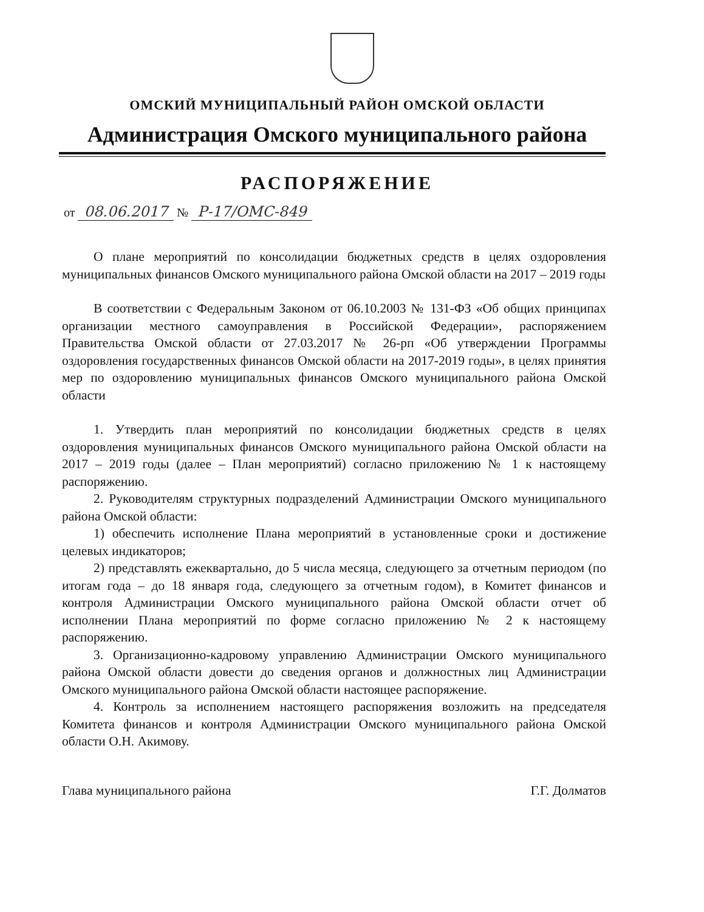ОМСКИЙ МУНИЦИПАЛЬНЫЙ РАЙОН ОМСКОЙ ОБЛАСТИ
Администрация Омского муниципального района
РАСПОРЯЖЕНИЕ
от 08.06.2017 № Р-17/ОМС-849
О плане мероприятий по консолидации бюджетных средств в целях оздоровления муниципальных финансов Омского муниципального района Омской области на 2017 – 2019 годы
В соответствии с Федеральным Законом от 06.10.2003 № 131-ФЗ «Об общих принципах организации местного самоуправления в Российской Федерации», распоряжением Правительства Омской области от 27.03.2017 № 26-рп «Об утверждении Программы оздоровления государственных финансов Омской области на 2017-2019 годы», в целях принятия мер по оздоровлению муниципальных финансов Омского муниципального района Омской области
1. Утвердить план мероприятий по консолидации бюджетных средств в целях оздоровления муниципальных финансов Омского муниципального района Омской области на 2017 – 2019 годы (далее – План мероприятий) согласно приложению № 1 к настоящему распоряжению.
2. Руководителям структурных подразделений Администрации Омского муниципального района Омской области:
1) обеспечить исполнение Плана мероприятий в установленные сроки и достижение целевых индикаторов;
2) представлять ежеквартально, до 5 числа месяца, следующего за отчетным периодом (по итогам года – до 18 января года, следующего за отчетным годом), в Комитет финансов и контроля Администрации Омского муниципального района Омской области отчет об исполнении Плана мероприятий по форме согласно приложению № 2 к настоящему распоряжению.
3. Организационно-кадровому управлению Администрации Омского муниципального района Омской области довести до сведения органов и должностных лиц Администрации Омского муниципального района Омской области настоящее распоряжение.
4. Контроль за исполнением настоящего распоряжения возложить на председателя Комитета финансов и контроля Администрации Омского муниципального района Омской области О.Н. Акимову.
Глава муниципального района Г.Г. Долматов